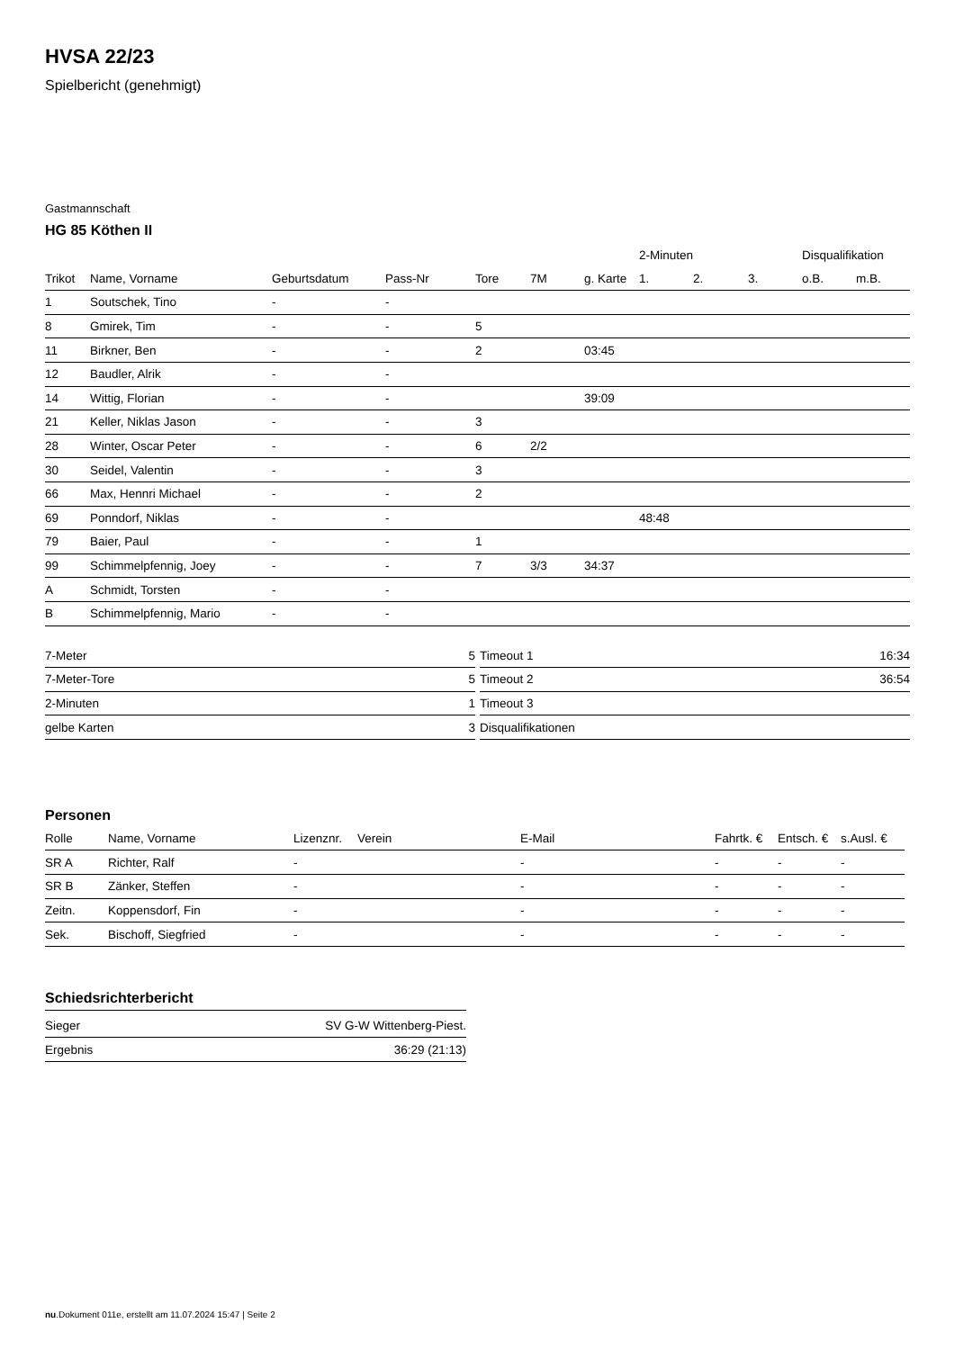HVSA 22/23
Spielbericht (genehmigt)
Gastmannschaft
HG 85 Köthen II
| | | | | | | | 2-Minuten | | | Disqualifikation | |
| --- | --- | --- | --- | --- | --- | --- | --- | --- | --- | --- | --- |
| Trikot | Name, Vorname | Geburtsdatum | Pass-Nr | Tore | 7M | g. Karte | 1. | 2. | 3. | o.B. | m.B. |
| 1 | Soutschek, Tino | - | - | | | | | | | | |
| 8 | Gmirek, Tim | - | - | 5 | | | | | | | |
| 11 | Birkner, Ben | - | - | 2 | | 03:45 | | | | | |
| 12 | Baudler, Alrik | - | - | | | | | | | | |
| 14 | Wittig, Florian | - | - | | | 39:09 | | | | | |
| 21 | Keller, Niklas Jason | - | - | 3 | | | | | | | |
| 28 | Winter, Oscar Peter | - | - | 6 | 2/2 | | | | | | |
| 30 | Seidel, Valentin | - | - | 3 | | | | | | | |
| 66 | Max, Hennri Michael | - | - | 2 | | | | | | | |
| 69 | Ponndorf, Niklas | - | - | | | | 48:48 | | | | |
| 79 | Baier, Paul | - | - | 1 | | | | | | | |
| 99 | Schimmelpfennig, Joey | - | - | 7 | 3/3 | 34:37 | | | | | |
| A | Schmidt, Torsten | - | - | | | | | | | | |
| B | Schimmelpfennig, Mario | - | - | | | | | | | | |
| 7-Meter | 5 |
| 7-Meter-Tore | 5 |
| 2-Minuten | 1 |
| gelbe Karten | 3 |
| Timeout 1 | 16:34 |
| Timeout 2 | 36:54 |
| Timeout 3 | |
| Disqualifikationen | |
Personen
| Rolle | Name, Vorname | Lizenznr. | Verein | E-Mail | Fahrtk. € | Entsch. € | s.Ausl. € |
| --- | --- | --- | --- | --- | --- | --- | --- |
| SR A | Richter, Ralf | - | | - | - | - | - |
| SR B | Zänker, Steffen | - | | - | - | - | - |
| Zeitn. | Koppensdorf, Fin | - | | - | - | - | - |
| Sek. | Bischoff, Siegfried | - | | - | - | - | - |
Schiedsrichterbericht
| Sieger | SV G-W Wittenberg-Piest. |
| Ergebnis | 36:29 (21:13) |
nu.Dokument 011e, erstellt am 11.07.2024 15:47 | Seite 2